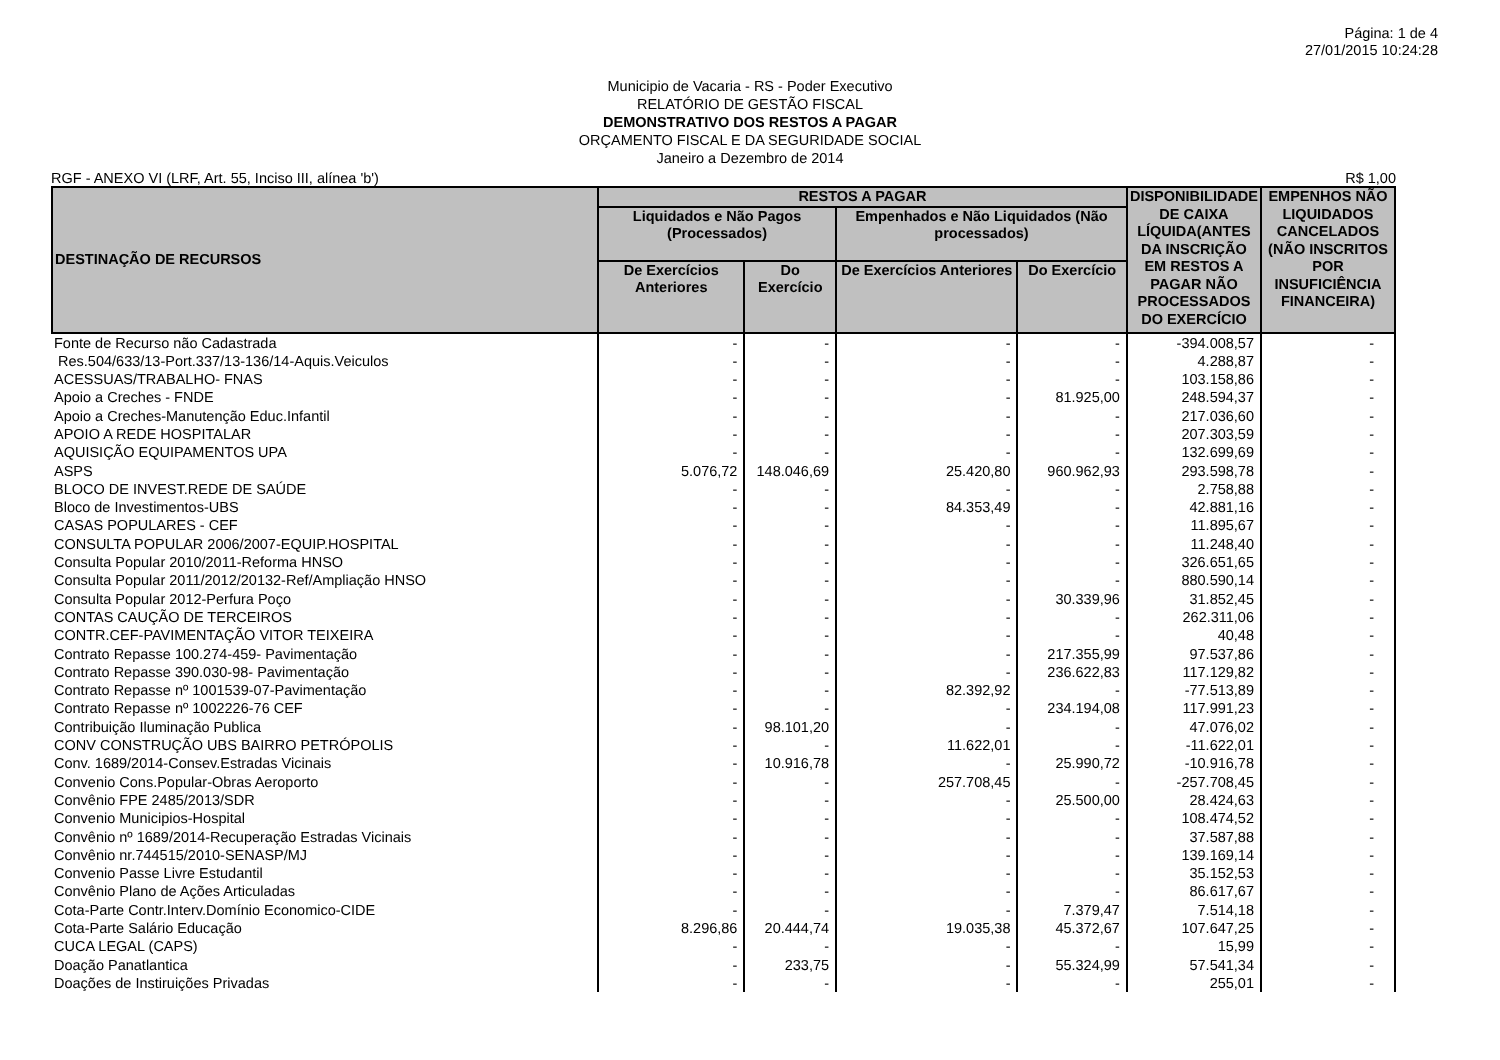Página: 1 de 4
27/01/2015 10:24:28
Municipio de Vacaria - RS - Poder Executivo
RELATÓRIO DE GESTÃO FISCAL
DEMONSTRATIVO DOS RESTOS A PAGAR
ORÇAMENTO FISCAL E DA SEGURIDADE SOCIAL
Janeiro a Dezembro de 2014
RGF - ANEXO VI (LRF, Art. 55, Inciso III, alínea 'b') R$ 1,00
| DESTINAÇÃO DE RECURSOS | RESTOS A PAGAR | | | | DISPONIBILIDADE DE CAIXA LÍQUIDA(ANTES DA INSCRIÇÃO EM RESTOS A PAGAR NÃO PROCESSADOS DO EXERCÍCIO | EMPENHOS NÃO LIQUIDADOS CANCELADOS (NÃO INSCRITOS POR INSUFICIÊNCIA FINANCEIRA) |
| --- | --- | --- | --- | --- | --- | --- |
| | Liquidados e Não Pagos (Processados) | | Empenhados e Não Liquidados (Não processados) | | | |
| | De Exercícios Anteriores | Do Exercício | De Exercícios Anteriores | Do Exercício | | |
| Fonte de Recurso não Cadastrada | - | - | - | - | -394.008,57 | - |
| Res.504/633/13-Port.337/13-136/14-Aquis.Veiculos | - | - | - | - | 4.288,87 | - |
| ACESSUAS/TRABALHO- FNAS | - | - | - | - | 103.158,86 | - |
| Apoio a Creches - FNDE | - | - | - | 81.925,00 | 248.594,37 | - |
| Apoio a Creches-Manutenção Educ.Infantil | - | - | - | - | 217.036,60 | - |
| APOIO A REDE HOSPITALAR | - | - | - | - | 207.303,59 | - |
| AQUISIÇÃO EQUIPAMENTOS UPA | - | - | - | - | 132.699,69 | - |
| ASPS | 5.076,72 | 148.046,69 | 25.420,80 | 960.962,93 | 293.598,78 | - |
| BLOCO DE INVEST.REDE DE SAÚDE | - | - | - | - | 2.758,88 | - |
| Bloco de Investimentos-UBS | - | - | 84.353,49 | - | 42.881,16 | - |
| CASAS POPULARES - CEF | - | - | - | - | 11.895,67 | - |
| CONSULTA POPULAR 2006/2007-EQUIP.HOSPITAL | - | - | - | - | 11.248,40 | - |
| Consulta Popular 2010/2011-Reforma HNSO | - | - | - | - | 326.651,65 | - |
| Consulta Popular 2011/2012/20132-Ref/Ampliação HNSO | - | - | - | - | 880.590,14 | - |
| Consulta Popular 2012-Perfura Poço | - | - | - | 30.339,96 | 31.852,45 | - |
| CONTAS CAUÇÃO DE TERCEIROS | - | - | - | - | 262.311,06 | - |
| CONTR.CEF-PAVIMENTAÇÃO VITOR TEIXEIRA | - | - | - | - | 40,48 | - |
| Contrato Repasse 100.274-459- Pavimentação | - | - | - | 217.355,99 | 97.537,86 | - |
| Contrato Repasse 390.030-98- Pavimentação | - | - | - | 236.622,83 | 117.129,82 | - |
| Contrato Repasse nº 1001539-07-Pavimentação | - | - | 82.392,92 | - | -77.513,89 | - |
| Contrato Repasse nº 1002226-76 CEF | - | - | - | 234.194,08 | 117.991,23 | - |
| Contribuição Iluminação Publica | - | 98.101,20 | - | - | 47.076,02 | - |
| CONV CONSTRUÇÃO UBS BAIRRO PETRÓPOLIS | - | - | 11.622,01 | - | -11.622,01 | - |
| Conv. 1689/2014-Consev.Estradas Vicinais | - | 10.916,78 | - | 25.990,72 | -10.916,78 | - |
| Convenio Cons.Popular-Obras Aeroporto | - | - | 257.708,45 | - | -257.708,45 | - |
| Convênio FPE 2485/2013/SDR | - | - | - | 25.500,00 | 28.424,63 | - |
| Convenio Municipios-Hospital | - | - | - | - | 108.474,52 | - |
| Convênio nº 1689/2014-Recuperação Estradas Vicinais | - | - | - | - | 37.587,88 | - |
| Convênio nr.744515/2010-SENASP/MJ | - | - | - | - | 139.169,14 | - |
| Convenio Passe Livre Estudantil | - | - | - | - | 35.152,53 | - |
| Convênio Plano de Ações Articuladas | - | - | - | - | 86.617,67 | - |
| Cota-Parte Contr.Interv.Domínio Economico-CIDE | - | - | - | 7.379,47 | 7.514,18 | - |
| Cota-Parte Salário Educação | 8.296,86 | 20.444,74 | 19.035,38 | 45.372,67 | 107.647,25 | - |
| CUCA LEGAL (CAPS) | - | - | - | - | 15,99 | - |
| Doação Panatlantica | - | 233,75 | - | 55.324,99 | 57.541,34 | - |
| Doações de Instiruições Privadas | - | - | - | - | 255,01 | - |